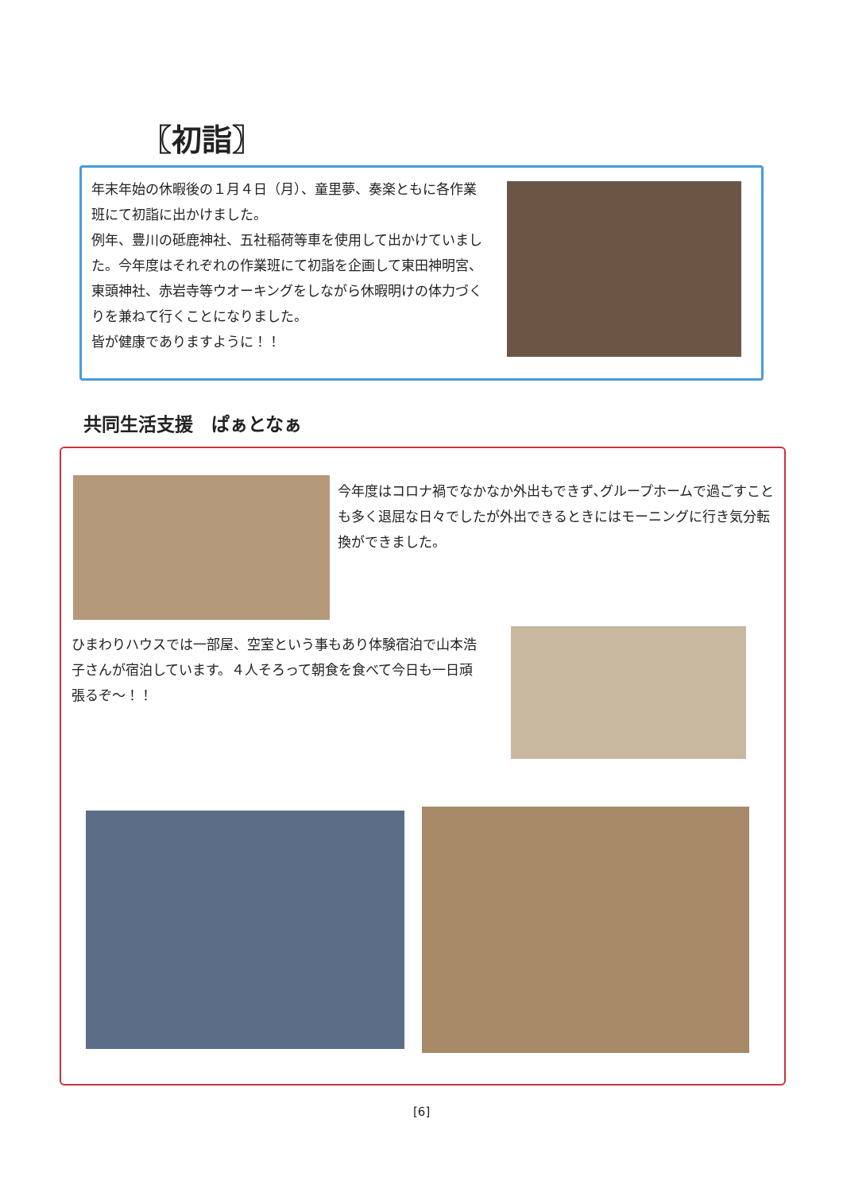〖初詣〗
年末年始の休暇後の１月４日（月）、童里夢、奏楽ともに各作業班にて初詣に出かけました。
例年、豊川の砥鹿神社、五社稲荷等車を使用して出かけていました。今年度はそれぞれの作業班にて初詣を企画して東田神明宮、東頭神社、赤岩寺等ウオーキングをしながら休暇明けの体力づくりを兼ねて行くことになりました。
皆が健康でありますように！！
共同生活支援　ぱぁとなぁ
今年度はコロナ禍でなかなか外出もできず､グループホームで過ごすことも多く退屈な日々でしたが外出できるときにはモーニングに行き気分転換ができました。
ひまわりハウスでは一部屋、空室という事もあり体験宿泊で山本浩子さんが宿泊しています。４人そろって朝食を食べて今日も一日頑張るぞ～！！
[6]